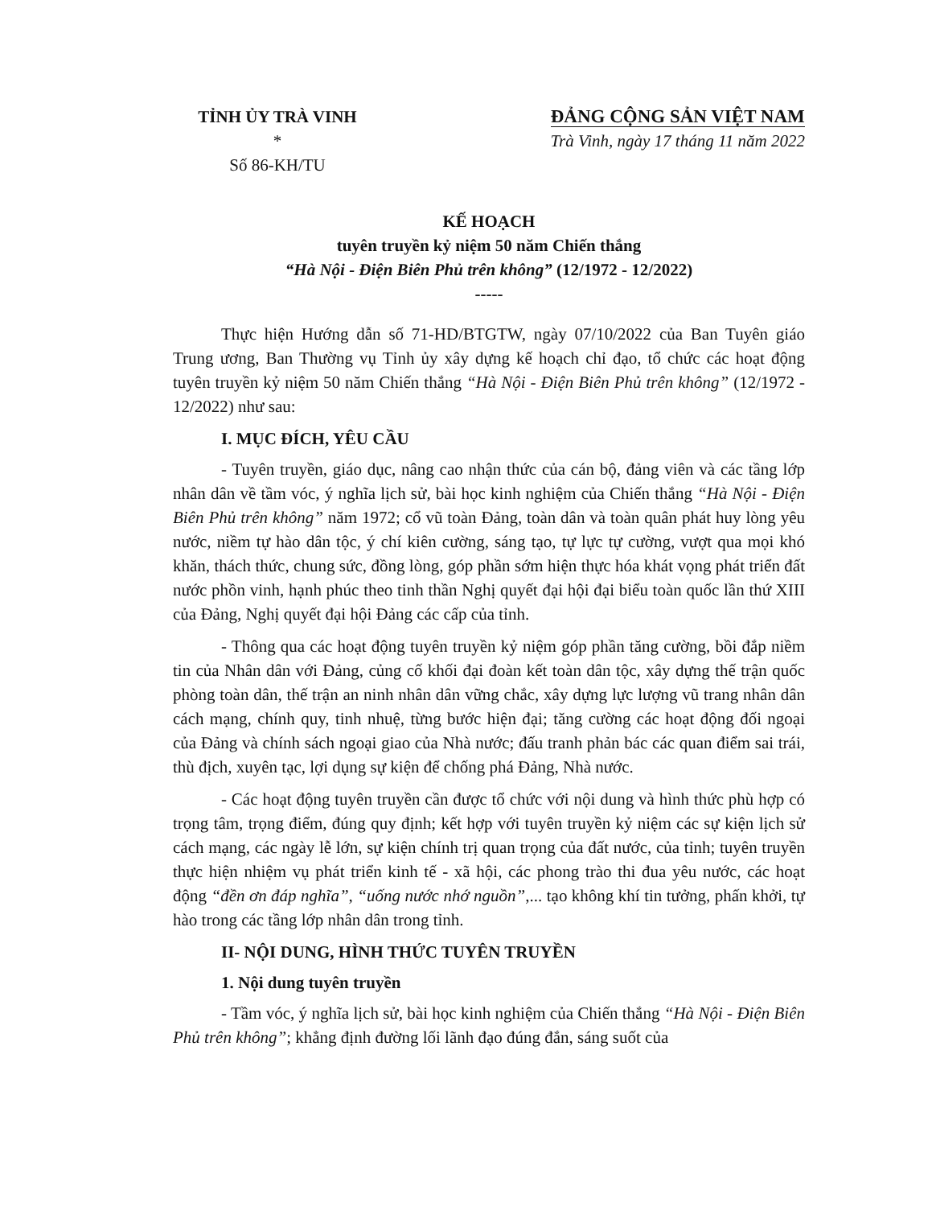TỈNH ỦY TRÀ VINH
*
Số 86-KH/TU
ĐẢNG CỘNG SẢN VIỆT NAM
Trà Vinh, ngày 17 tháng 11 năm 2022
KẾ HOẠCH
tuyên truyền kỷ niệm 50 năm Chiến thắng
“Hà Nội - Điện Biên Phủ trên không” (12/1972 - 12/2022)
-----
Thực hiện Hướng dẫn số 71-HD/BTGTW, ngày 07/10/2022 của Ban Tuyên giáo Trung ương, Ban Thường vụ Tỉnh ủy xây dựng kế hoạch chỉ đạo, tổ chức các hoạt động tuyên truyền kỷ niệm 50 năm Chiến thắng “Hà Nội - Điện Biên Phủ trên không” (12/1972 - 12/2022) như sau:
I. MỤC ĐÍCH, YÊU CẦU
- Tuyên truyền, giáo dục, nâng cao nhận thức của cán bộ, đảng viên và các tầng lớp nhân dân về tầm vóc, ý nghĩa lịch sử, bài học kinh nghiệm của Chiến thắng “Hà Nội - Điện Biên Phủ trên không” năm 1972; cổ vũ toàn Đảng, toàn dân và toàn quân phát huy lòng yêu nước, niềm tự hào dân tộc, ý chí kiên cường, sáng tạo, tự lực tự cường, vượt qua mọi khó khăn, thách thức, chung sức, đồng lòng, góp phần sớm hiện thực hóa khát vọng phát triển đất nước phồn vinh, hạnh phúc theo tinh thần Nghị quyết đại hội đại biểu toàn quốc lần thứ XIII của Đảng, Nghị quyết đại hội Đảng các cấp của tỉnh.
- Thông qua các hoạt động tuyên truyền kỷ niệm góp phần tăng cường, bồi đắp niềm tin của Nhân dân với Đảng, củng cố khối đại đoàn kết toàn dân tộc, xây dựng thế trận quốc phòng toàn dân, thế trận an ninh nhân dân vững chắc, xây dựng lực lượng vũ trang nhân dân cách mạng, chính quy, tinh nhuệ, từng bước hiện đại; tăng cường các hoạt động đối ngoại của Đảng và chính sách ngoại giao của Nhà nước; đấu tranh phản bác các quan điểm sai trái, thù địch, xuyên tạc, lợi dụng sự kiện để chống phá Đảng, Nhà nước.
- Các hoạt động tuyên truyền cần được tổ chức với nội dung và hình thức phù hợp có trọng tâm, trọng điểm, đúng quy định; kết hợp với tuyên truyền kỷ niệm các sự kiện lịch sử cách mạng, các ngày lễ lớn, sự kiện chính trị quan trọng của đất nước, của tỉnh; tuyên truyền thực hiện nhiệm vụ phát triển kinh tế - xã hội, các phong trào thi đua yêu nước, các hoạt động “đền ơn đáp nghĩa”, “uống nước nhớ nguồn”,... tạo không khí tin tưởng, phấn khởi, tự hào trong các tầng lớp nhân dân trong tỉnh.
II- NỘI DUNG, HÌNH THỨC TUYÊN TRUYỀN
1. Nội dung tuyên truyền
- Tầm vóc, ý nghĩa lịch sử, bài học kinh nghiệm của Chiến thắng “Hà Nội - Điện Biên Phủ trên không”; khẳng định đường lối lãnh đạo đúng đắn, sáng suốt của